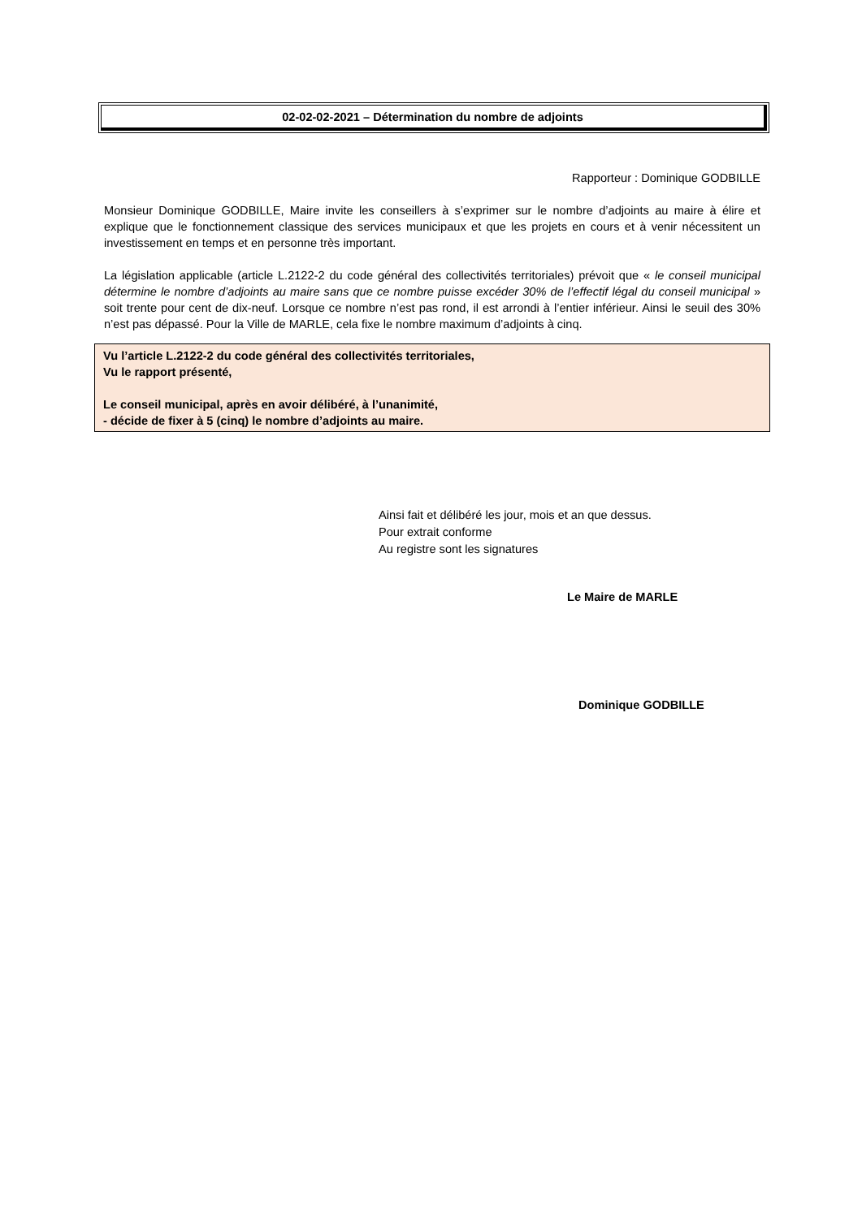02-02-02-2021 – Détermination du nombre de adjoints
Rapporteur : Dominique GODBILLE
Monsieur Dominique GODBILLE, Maire invite les conseillers à s’exprimer sur le nombre d’adjoints au maire à élire et explique que le fonctionnement classique des services municipaux et que les projets en cours et à venir nécessitent un investissement en temps et en personne très important.
La législation applicable (article L.2122-2 du code général des collectivités territoriales) prévoit que « le conseil municipal détermine le nombre d’adjoints au maire sans que ce nombre puisse excéder 30% de l’effectif légal du conseil municipal » soit trente pour cent de dix-neuf. Lorsque ce nombre n’est pas rond, il est arrondi à l’entier inférieur. Ainsi le seuil des 30% n’est pas dépassé. Pour la Ville de MARLE, cela fixe le nombre maximum d’adjoints à cinq.
Vu l’article L.2122-2 du code général des collectivités territoriales,
Vu le rapport présenté,
Le conseil municipal, après en avoir délibéré, à l’unanimité,
- décide de fixer à 5 (cinq) le nombre d’adjoints au maire.
Ainsi fait et délibéré les jour, mois et an que dessus.
Pour extrait conforme
Au registre sont les signatures
Le Maire de MARLE
Dominique GODBILLE